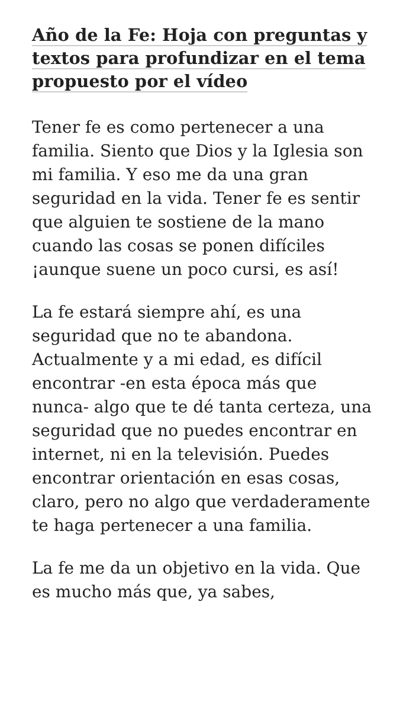Año de la Fe: Hoja con preguntas y textos para profundizar en el tema propuesto por el vídeo
Tener fe es como pertenecer a una familia. Siento que Dios y la Iglesia son mi familia. Y eso me da una gran seguridad en la vida. Tener fe es sentir que alguien te sostiene de la mano cuando las cosas se ponen difíciles ¡aunque suene un poco cursi, es así!
La fe estará siempre ahí, es una seguridad que no te abandona. Actualmente y a mi edad, es difícil encontrar -en esta época más que nunca- algo que te dé tanta certeza, una seguridad que no puedes encontrar en internet, ni en la televisión. Puedes encontrar orientación en esas cosas, claro, pero no algo que verdaderamente te haga pertenecer a una familia.
La fe me da un objetivo en la vida. Que es mucho más que, ya sabes,